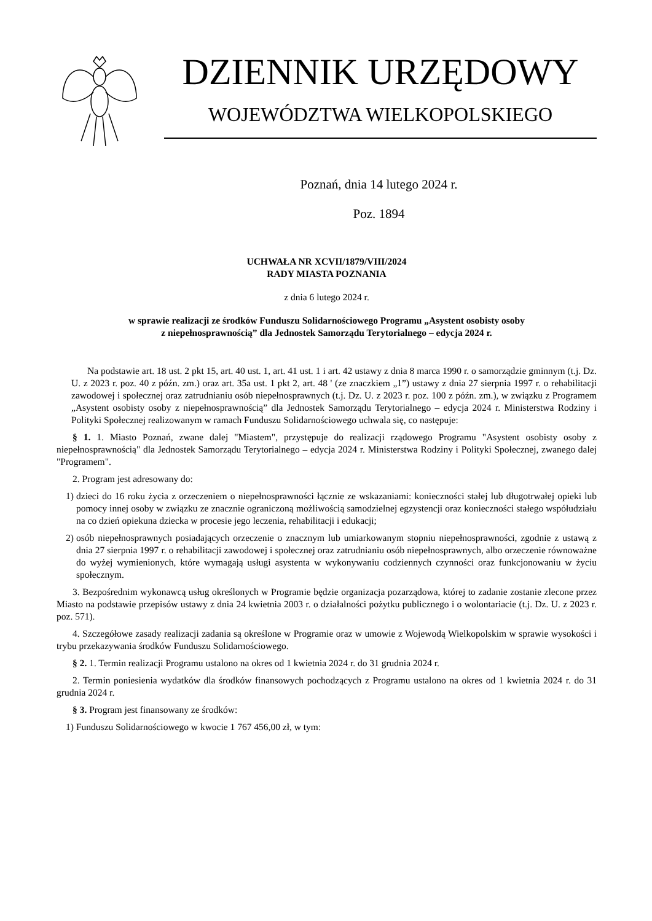DZIENNIK URZĘDOWY
WOJEWÓDZTWA WIELKOPOLSKIEGO
Poznań, dnia 14 lutego 2024 r.
Poz. 1894
UCHWAŁA NR XCVII/1879/VIII/2024
RADY MIASTA POZNANIA
z dnia 6 lutego 2024 r.
w sprawie realizacji ze środków Funduszu Solidarnościowego Programu „Asystent osobisty osoby
z niepełnosprawnością” dla Jednostek Samorządu Terytorialnego – edycja 2024 r.
Na podstawie art. 18 ust. 2 pkt 15, art. 40 ust. 1, art. 41 ust. 1 i art. 42 ustawy z dnia 8 marca 1990 r. o samorządzie gminnym (t.j. Dz. U. z 2023 r. poz. 40 z późn. zm.) oraz art. 35a ust. 1 pkt 2, art. 48 ' (ze znaczkiem „1”) ustawy z dnia 27 sierpnia 1997 r. o rehabilitacji zawodowej i społecznej oraz zatrudnianiu osób niepełnosprawnych (t.j. Dz. U. z 2023 r. poz. 100 z późn. zm.), w związku z Programem „Asystent osobisty osoby z niepełnosprawnością” dla Jednostek Samorządu Terytorialnego – edycja 2024 r. Ministerstwa Rodziny i Polityki Społecznej realizowanym w ramach Funduszu Solidarnościowego uchwala się, co następuje:
§ 1. 1. Miasto Poznań, zwane dalej "Miastem", przystępuje do realizacji rządowego Programu "Asystent osobisty osoby z niepełnosprawnością" dla Jednostek Samorządu Terytorialnego – edycja 2024 r. Ministerstwa Rodziny i Polityki Społecznej, zwanego dalej "Programem".
2. Program jest adresowany do:
1) dzieci do 16 roku życia z orzeczeniem o niepełnosprawności łącznie ze wskazaniami: konieczności stałej lub długotrwałej opieki lub pomocy innej osoby w związku ze znacznie ograniczoną możliwością samodzielnej egzystencji oraz konieczności stałego współudziału na co dzień opiekuna dziecka w procesie jego leczenia, rehabilitacji i edukacji;
2) osób niepełnosprawnych posiadających orzeczenie o znacznym lub umiarkowanym stopniu niepełnosprawności, zgodnie z ustawą z dnia 27 sierpnia 1997 r. o rehabilitacji zawodowej i społecznej oraz zatrudnianiu osób niepełnosprawnych, albo orzeczenie równoważne do wyżej wymienionych, które wymagają usługi asystenta w wykonywaniu codziennych czynności oraz funkcjonowaniu w życiu społecznym.
3. Bezpośrednim wykonawcą usług określonych w Programie będzie organizacja pozarządowa, której to zadanie zostanie zlecone przez Miasto na podstawie przepisów ustawy z dnia 24 kwietnia 2003 r. o działalności pożytku publicznego i o wolontariacie (t.j. Dz. U. z 2023 r. poz. 571).
4. Szczegółowe zasady realizacji zadania są określone w Programie oraz w umowie z Wojewodą Wielkopolskim w sprawie wysokości i trybu przekazywania środków Funduszu Solidarnościowego.
§ 2. 1. Termin realizacji Programu ustalono na okres od 1 kwietnia 2024 r. do 31 grudnia 2024 r.
2. Termin poniesienia wydatków dla środków finansowych pochodzących z Programu ustalono na okres od 1 kwietnia 2024 r. do 31 grudnia 2024 r.
§ 3. Program jest finansowany ze środków:
1) Funduszu Solidarnościowego w kwocie 1 767 456,00 zł, w tym: